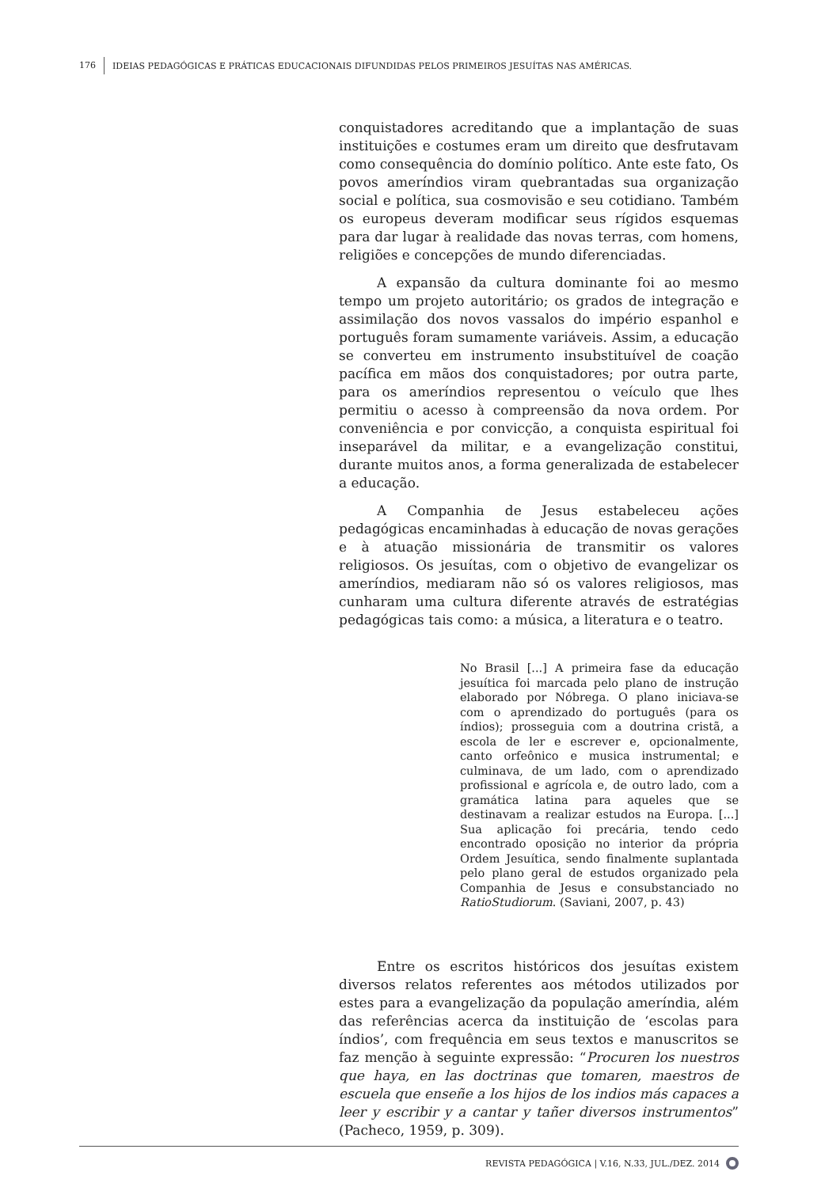176 IDEIAS PEDAGÓGICAS E PRÁTICAS EDUCACIONAIS DIFUNDIDAS PELOS PRIMEIROS JESUÍTAS NAS AMÉRICAS.
conquistadores acreditando que a implantação de suas instituições e costumes eram um direito que desfrutavam como consequência do domínio político. Ante este fato, Os povos ameríndios viram quebrantadas sua organização social e política, sua cosmovisão e seu cotidiano. Também os europeus deveram modificar seus rígidos esquemas para dar lugar à realidade das novas terras, com homens, religiões e concepções de mundo diferenciadas.
A expansão da cultura dominante foi ao mesmo tempo um projeto autoritário; os grados de integração e assimilação dos novos vassalos do império espanhol e português foram sumamente variáveis. Assim, a educação se converteu em instrumento insubstituível de coação pacífica em mãos dos conquistadores; por outra parte, para os ameríndios representou o veículo que lhes permitiu o acesso à compreensão da nova ordem. Por conveniência e por convicção, a conquista espiritual foi inseparável da militar, e a evangelização constitui, durante muitos anos, a forma generalizada de estabelecer a educação.
A Companhia de Jesus estabeleceu ações pedagógicas encaminhadas à educação de novas gerações e à atuação missionária de transmitir os valores religiosos. Os jesuítas, com o objetivo de evangelizar os ameríndios, mediaram não só os valores religiosos, mas cunharam uma cultura diferente através de estratégias pedagógicas tais como: a música, a literatura e o teatro.
No Brasil [...] A primeira fase da educação jesuítica foi marcada pelo plano de instrução elaborado por Nóbrega. O plano iniciava-se com o aprendizado do português (para os índios); prosseguia com a doutrina cristã, a escola de ler e escrever e, opcionalmente, canto orfeônico e musica instrumental; e culminava, de um lado, com o aprendizado profissional e agrícola e, de outro lado, com a gramática latina para aqueles que se destinavam a realizar estudos na Europa. [...] Sua aplicação foi precária, tendo cedo encontrado oposição no interior da própria Ordem Jesuítica, sendo finalmente suplantada pelo plano geral de estudos organizado pela Companhia de Jesus e consubstanciado no RatioStudiorum. (Saviani, 2007, p. 43)
Entre os escritos históricos dos jesuítas existem diversos relatos referentes aos métodos utilizados por estes para a evangelização da população ameríndia, além das referências acerca da instituição de ‘escolas para índios’, com frequência em seus textos e manuscritos se faz menção à seguinte expressão: “Procuren los nuestros que haya, en las doctrinas que tomaren, maestros de escuela que enseñe a los hijos de los indios más capaces a leer y escribir y a cantar y tañer diversos instrumentos” (Pacheco, 1959, p. 309).
REVISTA PEDAGÓGICA | V.16, N.33, JUL./DEZ. 2014